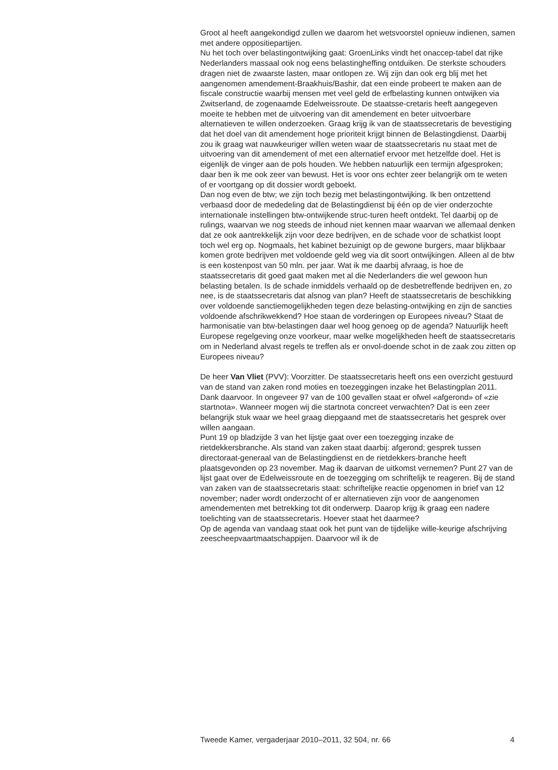Groot al heeft aangekondigd zullen we daarom het wetsvoorstel opnieuw indienen, samen met andere oppositiepartijen.
Nu het toch over belastingontwijking gaat: GroenLinks vindt het onaccep-tabel dat rijke Nederlanders massaal ook nog eens belastingheffing ontduiken. De sterkste schouders dragen niet de zwaarste lasten, maar ontlopen ze. Wij zijn dan ook erg blij met het aangenomen amendement-Braakhuis/Bashir, dat een einde probeert te maken aan de fiscale constructie waarbij mensen met veel geld de erfbelasting kunnen ontwijken via Zwitserland, de zogenaamde Edelweissroute. De staatsse-cretaris heeft aangegeven moeite te hebben met de uitvoering van dit amendement en beter uitvoerbare alternatieven te willen onderzoeken. Graag krijg ik van de staatssecretaris de bevestiging dat het doel van dit amendement hoge prioriteit krijgt binnen de Belastingdienst. Daarbij zou ik graag wat nauwkeuriger willen weten waar de staatssecretaris nu staat met de uitvoering van dit amendement of met een alternatief ervoor met hetzelfde doel. Het is eigenlijk de vinger aan de pols houden. We hebben natuurlijk een termijn afgesproken; daar ben ik me ook zeer van bewust. Het is voor ons echter zeer belangrijk om te weten of er voortgang op dit dossier wordt geboekt.
Dan nog even de btw; we zijn toch bezig met belastingontwijking. Ik ben ontzettend verbaasd door de mededeling dat de Belastingdienst bij één op de vier onderzochte internationale instellingen btw-ontwijkende struc-turen heeft ontdekt. Tel daarbij op de rulings, waarvan we nog steeds de inhoud niet kennen maar waarvan we allemaal denken dat ze ook aantrekkelijk zijn voor deze bedrijven, en de schade voor de schatkist loopt toch wel erg op. Nogmaals, het kabinet bezuinigt op de gewone burgers, maar blijkbaar komen grote bedrijven met voldoende geld weg via dit soort ontwijkingen. Alleen al de btw is een kostenpost van 50 mln. per jaar. Wat ik me daarbij afvraag, is hoe de staatssecretaris dit goed gaat maken met al die Nederlanders die wel gewoon hun belasting betalen. Is de schade inmiddels verhaald op de desbetreffende bedrijven en, zo nee, is de staatssecretaris dat alsnog van plan? Heeft de staatssecretaris de beschikking over voldoende sanctiemogelijkheden tegen deze belasting-ontwijking en zijn de sancties voldoende afschrikwekkend? Hoe staan de vorderingen op Europees niveau? Staat de harmonisatie van btw-belastingen daar wel hoog genoeg op de agenda? Natuurlijk heeft Europese regelgeving onze voorkeur, maar welke mogelijkheden heeft de staatssecretaris om in Nederland alvast regels te treffen als er onvol-doende schot in de zaak zou zitten op Europees niveau?
De heer Van Vliet (PVV): Voorzitter. De staatssecretaris heeft ons een overzicht gestuurd van de stand van zaken rond moties en toezeggingen inzake het Belastingplan 2011. Dank daarvoor. In ongeveer 97 van de 100 gevallen staat er ofwel «afgerond» of «zie startnota». Wanneer mogen wij die startnota concreet verwachten? Dat is een zeer belangrijk stuk waar we heel graag diepgaand met de staatssecretaris het gesprek over willen aangaan.
Punt 19 op bladzijde 3 van het lijstje gaat over een toezegging inzake de rietdekkersbranche. Als stand van zaken staat daarbij: afgerond; gesprek tussen directoraat-generaal van de Belastingdienst en de rietdekkers-branche heeft plaatsgevonden op 23 november. Mag ik daarvan de uitkomst vernemen? Punt 27 van de lijst gaat over de Edelweissroute en de toezegging om schriftelijk te reageren. Bij de stand van zaken van de staatssecretaris staat: schriftelijke reactie opgenomen in brief van 12 november; nader wordt onderzocht of er alternatieven zijn voor de aangenomen amendementen met betrekking tot dit onderwerp. Daarop krijg ik graag een nadere toelichting van de staatssecretaris. Hoever staat het daarmee?
Op de agenda van vandaag staat ook het punt van de tijdelijke wille-keurige afschrijving zeescheepvaartmaatschappijen. Daarvoor wil ik de
Tweede Kamer, vergaderjaar 2010–2011, 32 504, nr. 66 4